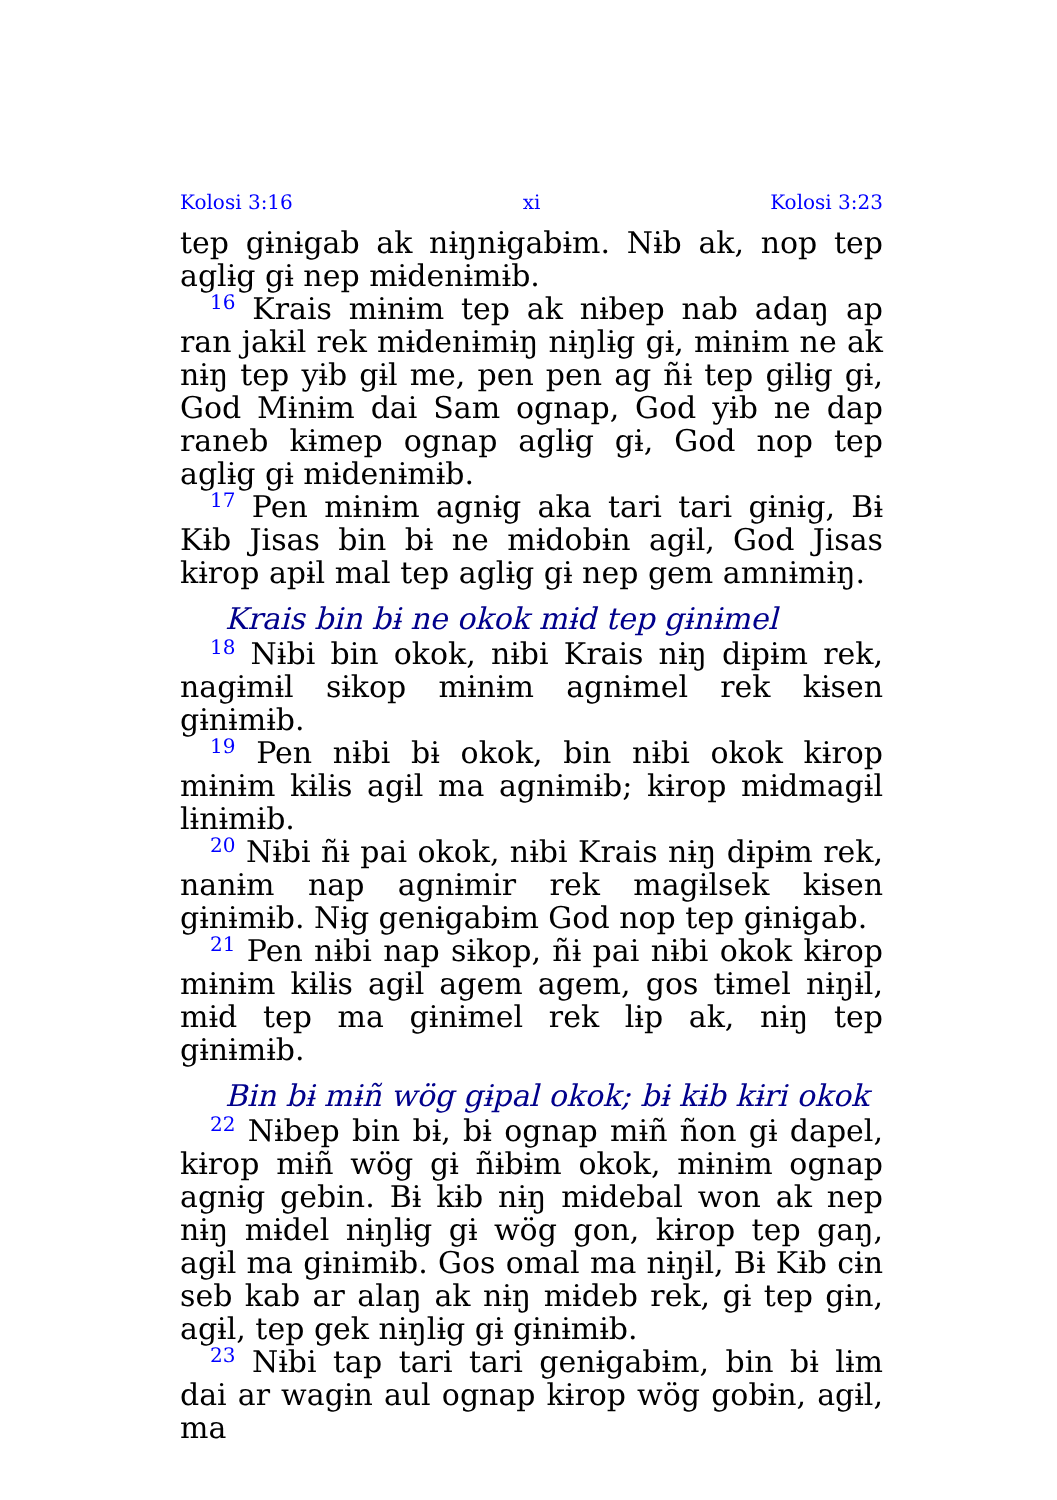Kolosi 3:16 xi Kolosi 3:23
tep gɨnɨgab ak nɨŋnɨgabɨm. Nɨb ak, nop tep aglɨg gɨ nep mɨdenɨmɨb.
<sup>16</sup> Krais mɨnɨm tep ak nɨbep nab adaŋ ap ran jakɨl rek mɨdenɨmɨŋ nɨŋlɨg gɨ, mɨnɨm ne ak nɨŋ tep yɨb gɨl me, pen pen ag ñɨ tep gɨlɨg gɨ, God Mɨnɨm dai Sam ognap, God yɨb ne dap raneb kɨmep ognap aglɨg gɨ, God nop tep aglɨg gɨ mɨdenɨmɨb.
<sup>17</sup> Pen mɨnɨm agnɨg aka tari tari gɨnɨg, Bɨ Kɨb Jisas bin bɨ ne mɨdobɨn agɨl, God Jisas kɨrop apɨl mal tep aglɨg gɨ nep gem amnɨmɨŋ.
Krais bin bɨ ne okok mɨd tep gɨnɨmel
<sup>18</sup> Nɨbi bin okok, nɨbi Krais nɨŋ dɨpɨm rek, nagɨmɨl sɨkop mɨnɨm agnɨmel rek kɨsen gɨnɨmɨb.
<sup>19</sup> Pen nɨbi bɨ okok, bin nɨbi okok kɨrop mɨnɨm kɨlɨs agɨl ma agnɨmɨb; kɨrop mɨdmagɨl lɨnɨmɨb.
<sup>20</sup> Nɨbi ñɨ pai okok, nɨbi Krais nɨŋ dɨpɨm rek, nanɨm nap agnɨmir rek magɨlsek kɨsen gɨnɨmɨb. Nɨg genɨgabɨm God nop tep gɨnɨgab.
<sup>21</sup> Pen nɨbi nap sɨkop, ñɨ pai nɨbi okok kɨrop mɨnɨm kɨlɨs agɨl agem agem, gos tɨmel nɨŋɨl, mɨd tep ma gɨnɨmel rek lɨp ak, nɨŋ tep gɨnɨmɨb.
Bin bɨ mɨñ wög gɨpal okok; bɨ kɨb kɨri okok
<sup>22</sup> Nɨbep bin bɨ, bɨ ognap mɨñ ñon gɨ dapel, kɨrop mɨñ wög gɨ ñɨbɨm okok, mɨnɨm ognap agnɨg gebin. Bɨ kɨb nɨŋ mɨdebal won ak nep nɨŋ mɨdel nɨŋlɨg gɨ wög gon, kɨrop tep gaŋ, agɨl ma gɨnɨmɨb. Gos omal ma nɨŋɨl, Bɨ Kɨb cɨn seb kab ar alaŋ ak nɨŋ mɨdeb rek, gɨ tep gɨn, agɨl, tep gek nɨŋlɨg gɨ gɨnɨmɨb.
<sup>23</sup> Nɨbi tap tari tari genɨgabɨm, bin bɨ lɨm dai ar wagɨn aul ognap kɨrop wög gobɨn, agɨl, ma